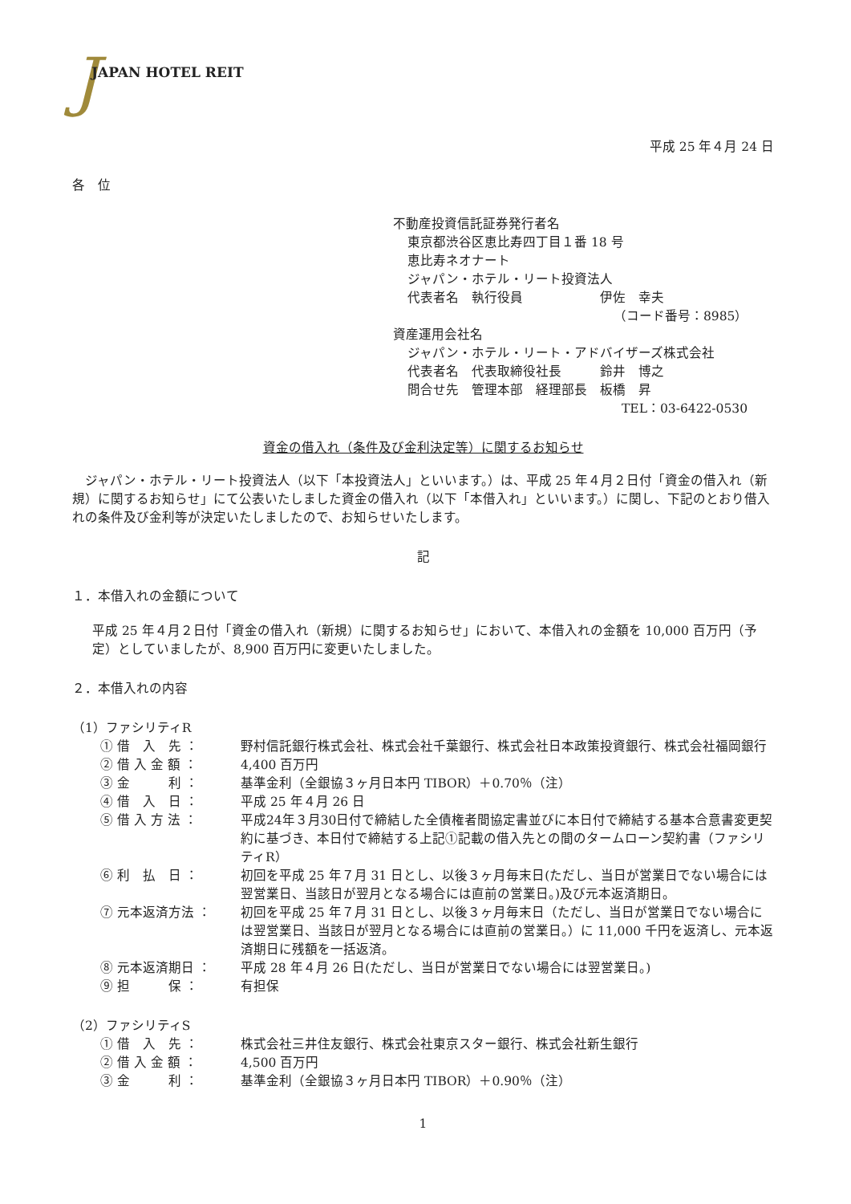J JAPAN HOTEL REIT
平成 25 年４月 24 日
各　位
不動産投資信託証券発行者名
東京都渋谷区恵比寿四丁目１番 18 号
恵比寿ネオナート
ジャパン・ホテル・リート投資法人
代表者名　執行役員　　　　　　伊佐　幸夫
（コード番号：8985）
資産運用会社名
ジャパン・ホテル・リート・アドバイザーズ株式会社
代表者名　代表取締役社長　　　鈴井　博之
問合せ先　管理本部　経理部長　板橋　昇
TEL：03-6422-0530
資金の借入れ（条件及び金利決定等）に関するお知らせ
ジャパン・ホテル・リート投資法人（以下「本投資法人」といいます。）は、平成 25 年４月２日付「資金の借入れ（新規）に関するお知らせ」にて公表いたしました資金の借入れ（以下「本借入れ」といいます。）に関し、下記のとおり借入れの条件及び金利等が決定いたしましたので、お知らせいたします。
記
１．本借入れの金額について
平成 25 年４月２日付「資金の借入れ（新規）に関するお知らせ」において、本借入れの金額を 10,000 百万円（予定）としていましたが、8,900 百万円に変更いたしました。
２．本借入れの内容
（1）ファシリティR
① 借　入　先 ： 野村信託銀行株式会社、株式会社千葉銀行、株式会社日本政策投資銀行、株式会社福岡銀行
② 借 入 金 額 ： 4,400 百万円
③ 金　　　利 ： 基準金利（全銀協３ヶ月日本円 TIBOR）＋0.70％（注）
④ 借　入　日 ： 平成 25 年４月 26 日
⑤ 借 入 方 法 ： 平成24年３月30日付で締結した全債権者間協定書並びに本日付で締結する基本合意書変更契約に基づき、本日付で締結する上記①記載の借入先との間のタームローン契約書（ファシリティR）
⑥ 利　払　日 ： 初回を平成 25 年７月 31 日とし、以後３ヶ月毎末日(ただし、当日が営業日でない場合には翌営業日、当該日が翌月となる場合には直前の営業日。)及び元本返済期日。
⑦ 元本返済方法 ： 初回を平成 25 年７月 31 日とし、以後３ヶ月毎末日（ただし、当日が営業日でない場合には翌営業日、当該日が翌月となる場合には直前の営業日。）に 11,000 千円を返済し、元本返済期日に残額を一括返済。
⑧ 元本返済期日 ： 平成 28 年４月 26 日(ただし、当日が営業日でない場合には翌営業日。)
⑨ 担　　　保 ： 有担保
（2）ファシリティS
① 借　入　先 ： 株式会社三井住友銀行、株式会社東京スター銀行、株式会社新生銀行
② 借 入 金 額 ： 4,500 百万円
③ 金　　　利 ： 基準金利（全銀協３ヶ月日本円 TIBOR）＋0.90％（注）
1